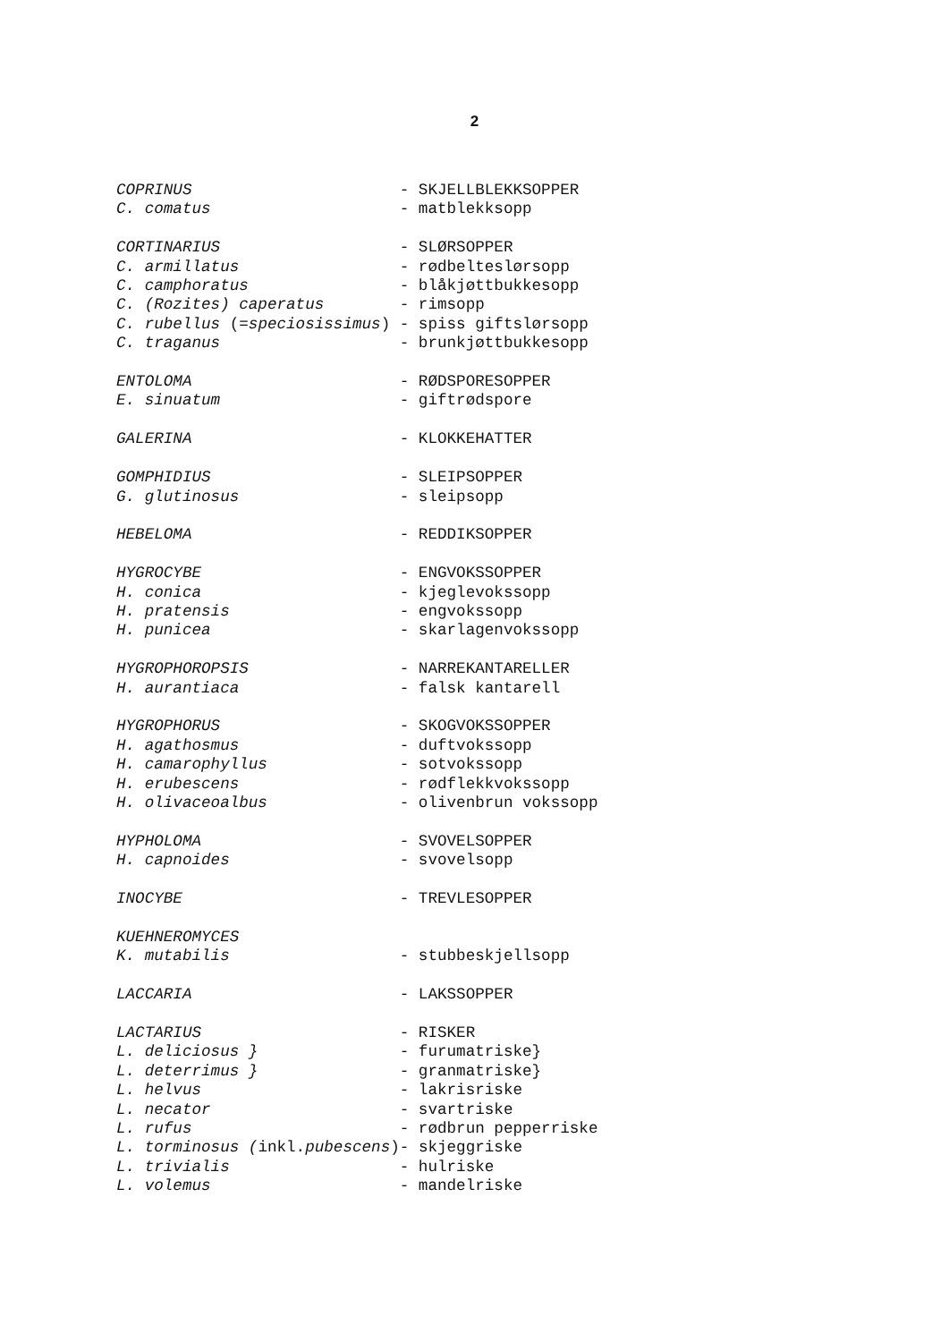2
COPRINUS                      - SKJELLBLEKKSOPPER
C. comatus                    - matblekksopp

CORTINARIUS                   - SLØRSOPPER
C. armillatus                 - rødbelteslørsopp
C. camphoratus                - blåkjøttbukkesopp
C. (Rozites) caperatus        - rimsopp
C. rubellus (=speciosissimus) - spiss giftslørsopp
C. traganus                   - brunkjøttbukkesopp

ENTOLOMA                      - RØDSPORESOPPER
E. sinuatum                   - giftrødspore

GALERINA                      - KLOKKEHATTER

GOMPHIDIUS                    - SLEIPSOPPER
G. glutinosus                 - sleipsopp

HEBELOMA                      - REDDIKSOPPER

HYGROCYBE                     - ENGVOKSSOPPER
H. conica                     - kjeglevokssopp
H. pratensis                  - engvokssopp
H. punicea                    - skarlagenvokssopp

HYGROPHOROPSIS                - NARREKANTARELLER
H. aurantiaca                 - falsk kantarell

HYGROPHORUS                   - SKOGVOKSSOPPER
H. agathosmus                 - duftvokssopp
H. camarophyllus              - sotvokssopp
H. erubescens                 - rødflekkvokssopp
H. olivaceoalbus              - olivenbrun vokssopp

HYPHOLOMA                     - SVOVELSOPPER
H. capnoides                  - svovelsopp

INOCYBE                       - TREVLESOPPER

KUEHNEROMYCES
K. mutabilis                  - stubbeskjellsopp

LACCARIA                      - LAKSSOPPER

LACTARIUS                     - RISKER
L. deliciosus }               - furumatriske}
L. deterrimus }               - granmatriske}
L. helvus                     - lakrisriske
L. necator                    - svartriske
L. rufus                      - rødbrun pepperriske
L. torminosus (inkl.pubescens)- skjeggriske
L. trivialis                  - hulriske
L. volemus                    - mandelriske